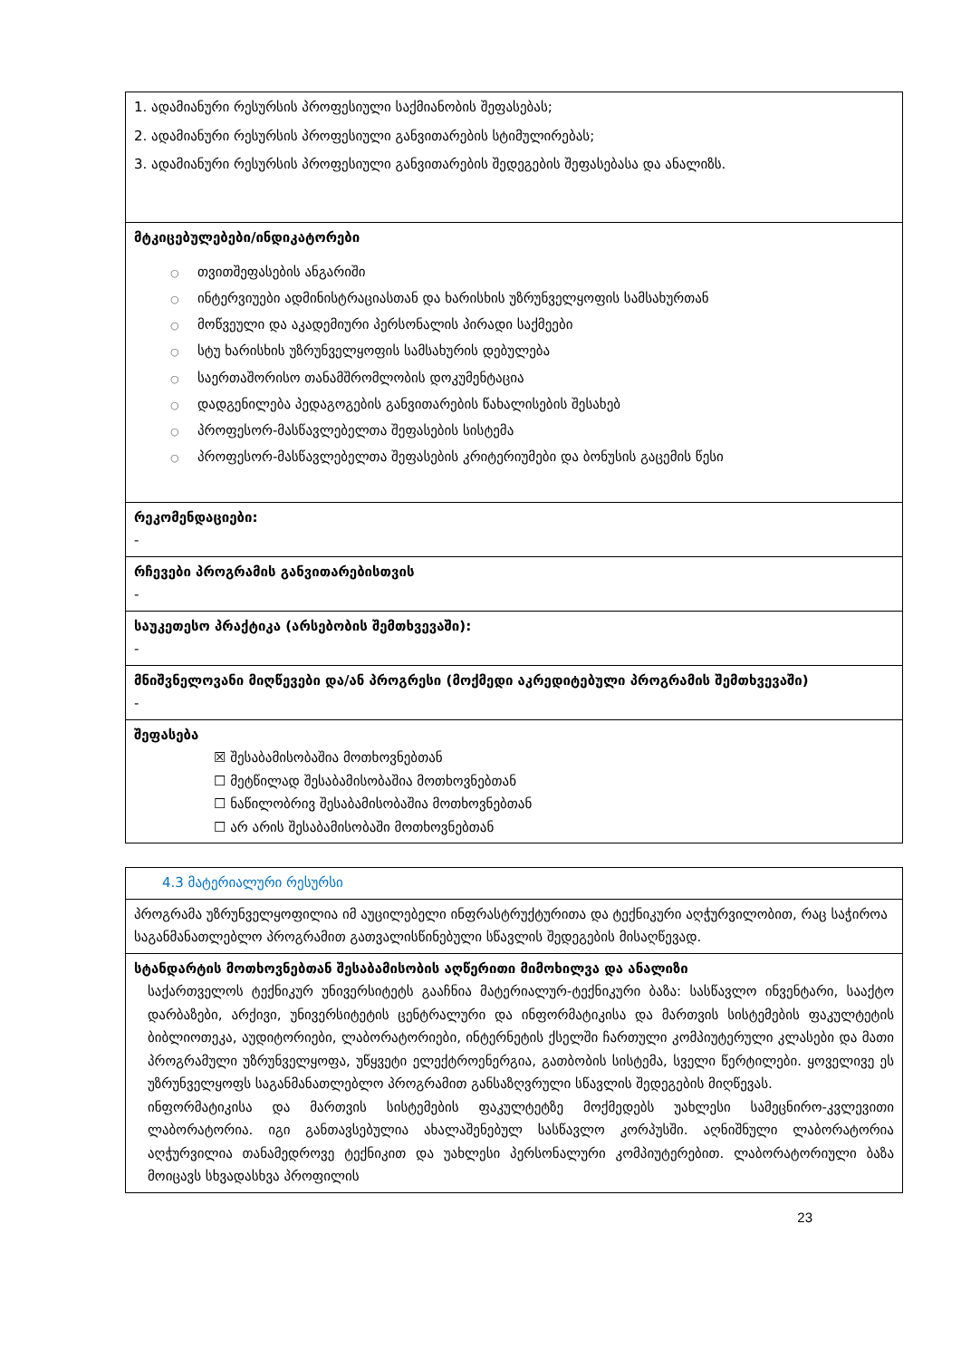| 1. ადამიანური რესურსის პროფესიული საქმიანობის შეფასებას; 2. ადამიანური რესურსის პროფესიული განვითარების სტიმულირებას; 3. ადამიანური რესურსის პროფესიული განვითარების შედეგების შეფასებასა და ანალიზს. |
| მტკიცებულებები/ინდიკატორები ○ თვითშეფასების ანგარიში ○ ინტერვიუები ადმინისტრაციასთან და ხარისხის უზრუნველყოფის სამსახურთან ○ მოწვეული და აკადემიური პერსონალის პირადი საქმეები ○ სტუ ხარისხის უზრუნველყოფის სამსახურის დებულება ○ საერთაშორისო თანამშრომლობის დოკუმენტაცია ○ დადგენილება პედაგოგების განვითარების წახალისების შესახებ ○ პროფესორ-მასწავლებელთა შეფასების სისტემა ○ პროფესორ-მასწავლებელთა შეფასების კრიტერიუმები და ბონუსის გაცემის წესი |
| რეკომენდაციები: - |
| რჩევები პროგრამის განვითარებისთვის - |
| საუკეთესო პრაქტიკა (არსებობის შემთხვევაში): - |
| მნიშვნელოვანი მიღწევები და/ან პროგრესი (მოქმედი აკრედიტებული პროგრამის შემთხვევაში) - |
| შეფასება ☒ შესაბამისობაშია მოთხოვნებთან ☐ მეტწილად შესაბამისობაშია მოთხოვნებთან ☐ ნაწილობრივ შესაბამისობაშია მოთხოვნებთან ☐ არ არის შესაბამისობაში მოთხოვნებთან |
| 4.3 მატერიალური რესურსი |
| პროგრამა უზრუნველყოფილია იმ აუცილებელი ინფრასტრუქტურითა და ტექნიკური აღჭურვილობით, რაც საჭიროა საგანმანათლებლო პროგრამით გათვალისწინებული სწავლის შედეგების მისაღწევად. |
| სტანდარტის მოთხოვნებთან შესაბამისობის აღწერითი მიმოხილვა და ანალიზი საქართველოს ტექნიკურ უნივერსიტეტს გააჩნია მატერიალურ-ტექნიკური ბაზა: სასწავლო ინვენტარი, სააქტო დარბაზები, არქივი, უნივერსიტეტის ცენტრალური და ინფორმატიკისა და მართვის სისტემების ფაკულტეტის ბიბლიოთეკა, აუდიტორიები, ლაბორატორიები, ინტერნეტის ქსელში ჩართული კომპიუტერული კლასები და მათი პროგრამული უზრუნველყოფა, უწყვეტი ელექტროენერგია, გათბობის სისტემა, სველი წერტილები. ყოველივე ეს უზრუნველყოფს საგანმანათლებლო პროგრამით განსაზღვრული სწავლის შედეგების მიღწევას. ინფორმატიკისა და მართვის სისტემების ფაკულტეტზე მოქმედებს უახლესი სამეცნირო-კვლევითი ლაბორატორია. იგი განთავსებულია ახალაშენებულ სასწავლო კორპუსში. აღნიშნული ლაბორატორია აღჭურვილია თანამედროვე ტექნიკით და უახლესი პერსონალური კომპიუტერებით. ლაბორატორიული ბაზა მოიცავს სხვადასხვა პროფილის |
23